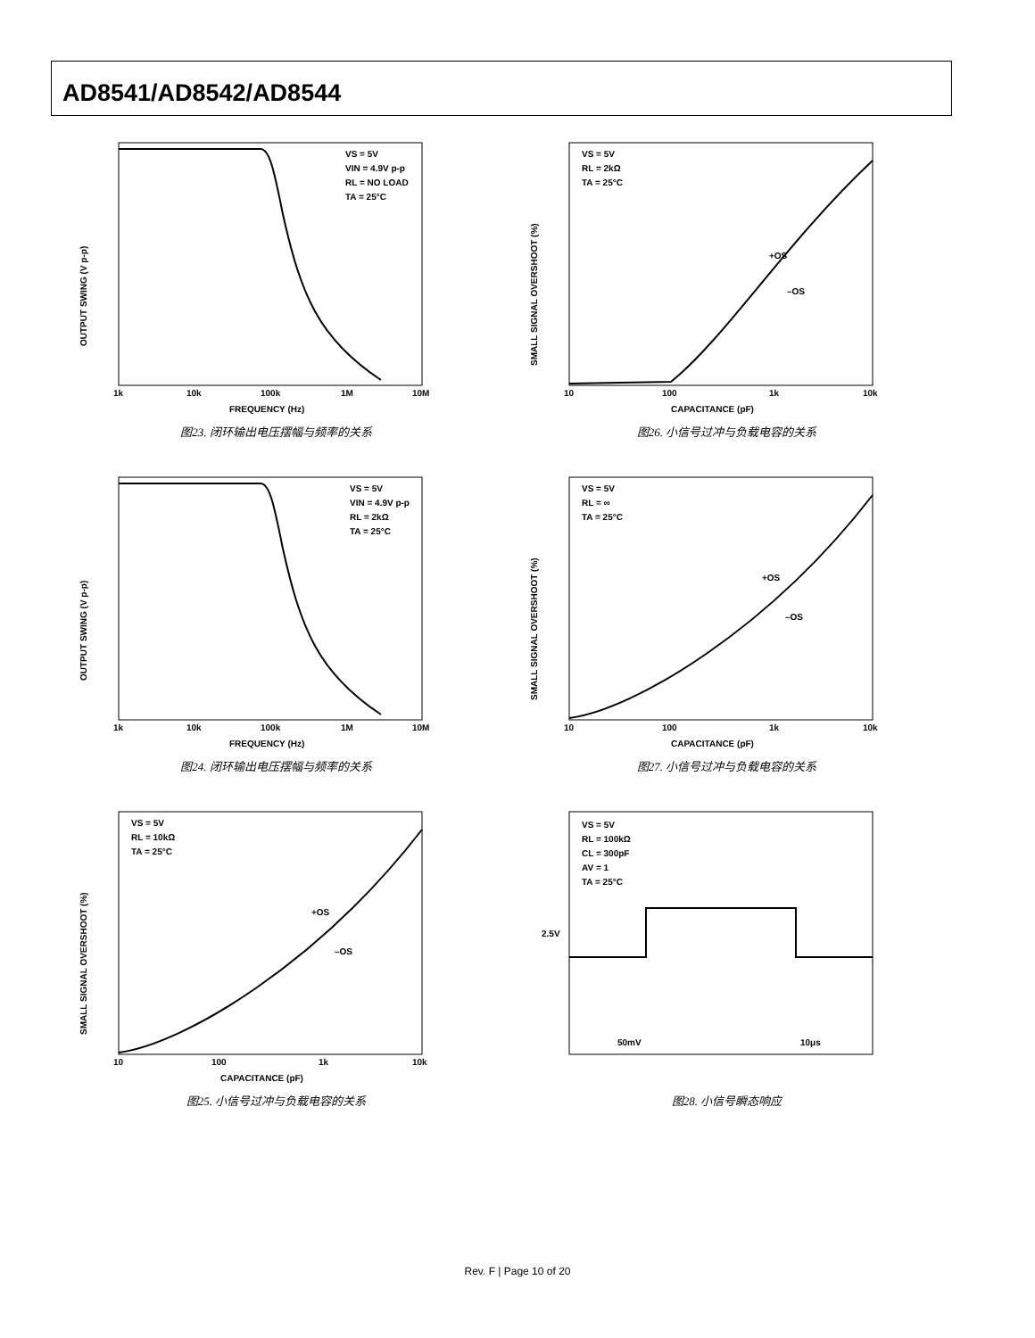AD8541/AD8542/AD8544
OUTPUT SWING (V p-p)
VS = 5V
VIN = 4.9V p-p
RL = NO LOAD
TA = 25°C
1k
10k
100k
1M
10M
FREQUENCY (Hz)
图23. 闭环输出电压摆幅与频率的关系
SMALL SIGNAL OVERSHOOT (%)
VS = 5V
RL = 2kΩ
TA = 25°C
+OS
–OS
10
100
1k
10k
CAPACITANCE (pF)
图26. 小信号过冲与负载电容的关系
OUTPUT SWING (V p-p)
VS = 5V
VIN = 4.9V p-p
RL = 2kΩ
TA = 25°C
1k
10k
100k
1M
10M
FREQUENCY (Hz)
图24. 闭环输出电压摆幅与频率的关系
SMALL SIGNAL OVERSHOOT (%)
VS = 5V
RL = ∞
TA = 25°C
+OS
–OS
10
100
1k
10k
CAPACITANCE (pF)
图27. 小信号过冲与负载电容的关系
SMALL SIGNAL OVERSHOOT (%)
VS = 5V
RL = 10kΩ
TA = 25°C
+OS
–OS
10
100
1k
10k
CAPACITANCE (pF)
图25. 小信号过冲与负载电容的关系
VS = 5V
RL = 100kΩ
CL = 300pF
AV = 1
TA = 25°C
2.5V
50mV
10μs
图28. 小信号瞬态响应
Rev. F | Page 10 of 20